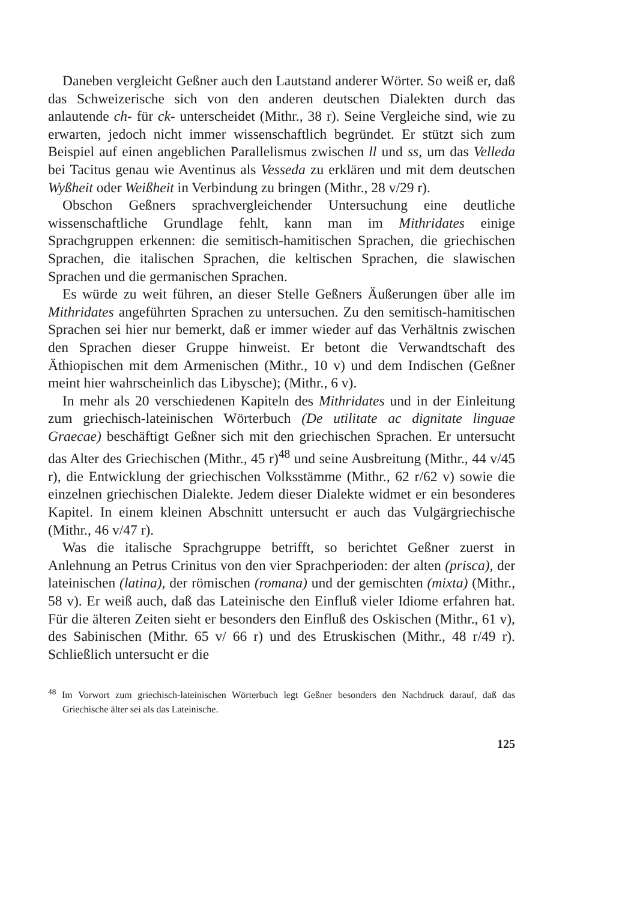Daneben vergleicht Geßner auch den Lautstand anderer Wörter. So weiß er, daß das Schweizerische sich von den anderen deutschen Dialekten durch das anlautende ch- für ck- unterscheidet (Mithr., 38 r). Seine Vergleiche sind, wie zu erwarten, jedoch nicht immer wissenschaftlich begründet. Er stützt sich zum Beispiel auf einen angeblichen Parallelismus zwischen ll und ss, um das Velleda bei Tacitus genau wie Aventinus als Vesseda zu erklären und mit dem deutschen Wyßheit oder Weißheit in Verbindung zu bringen (Mithr., 28 v/29 r).
Obschon Geßners sprachvergleichender Untersuchung eine deutliche wissenschaftliche Grundlage fehlt, kann man im Mithridates einige Sprachgruppen erkennen: die semitisch-hamitischen Sprachen, die griechischen Sprachen, die italischen Sprachen, die keltischen Sprachen, die slawischen Sprachen und die germanischen Sprachen.
Es würde zu weit führen, an dieser Stelle Geßners Äußerungen über alle im Mithridates angeführten Sprachen zu untersuchen. Zu den semitisch-hamitischen Sprachen sei hier nur bemerkt, daß er immer wieder auf das Verhältnis zwischen den Sprachen dieser Gruppe hinweist. Er betont die Verwandtschaft des Äthiopischen mit dem Armenischen (Mithr., 10 v) und dem Indischen (Geßner meint hier wahrscheinlich das Libysche); (Mithr., 6 v).
In mehr als 20 verschiedenen Kapiteln des Mithridates und in der Einleitung zum griechisch-lateinischen Wörterbuch (De utilitate ac dignitate linguae Graecae) beschäftigt Geßner sich mit den griechischen Sprachen. Er untersucht das Alter des Griechischen (Mithr., 45 r)<sup>48</sup> und seine Ausbreitung (Mithr., 44 v/45 r), die Entwicklung der griechischen Volksstämme (Mithr., 62 r/62 v) sowie die einzelnen griechischen Dialekte. Jedem dieser Dialekte widmet er ein besonderes Kapitel. In einem kleinen Abschnitt untersucht er auch das Vulgärgriechische (Mithr., 46 v/47 r).
Was die italische Sprachgruppe betrifft, so berichtet Geßner zuerst in Anlehnung an Petrus Crinitus von den vier Sprachperioden: der alten (prisca), der lateinischen (latina), der römischen (romana) und der gemischten (mixta) (Mithr., 58 v). Er weiß auch, daß das Lateinische den Einfluß vieler Idiome erfahren hat. Für die älteren Zeiten sieht er besonders den Einfluß des Oskischen (Mithr., 61 v), des Sabinischen (Mithr. 65 v/ 66 r) und des Etruskischen (Mithr., 48 r/49 r). Schließlich untersucht er die
<sup>48</sup> Im Vorwort zum griechisch-lateinischen Wörterbuch legt Geßner besonders den Nachdruck darauf, daß das Griechische älter sei als das Lateinische.
125